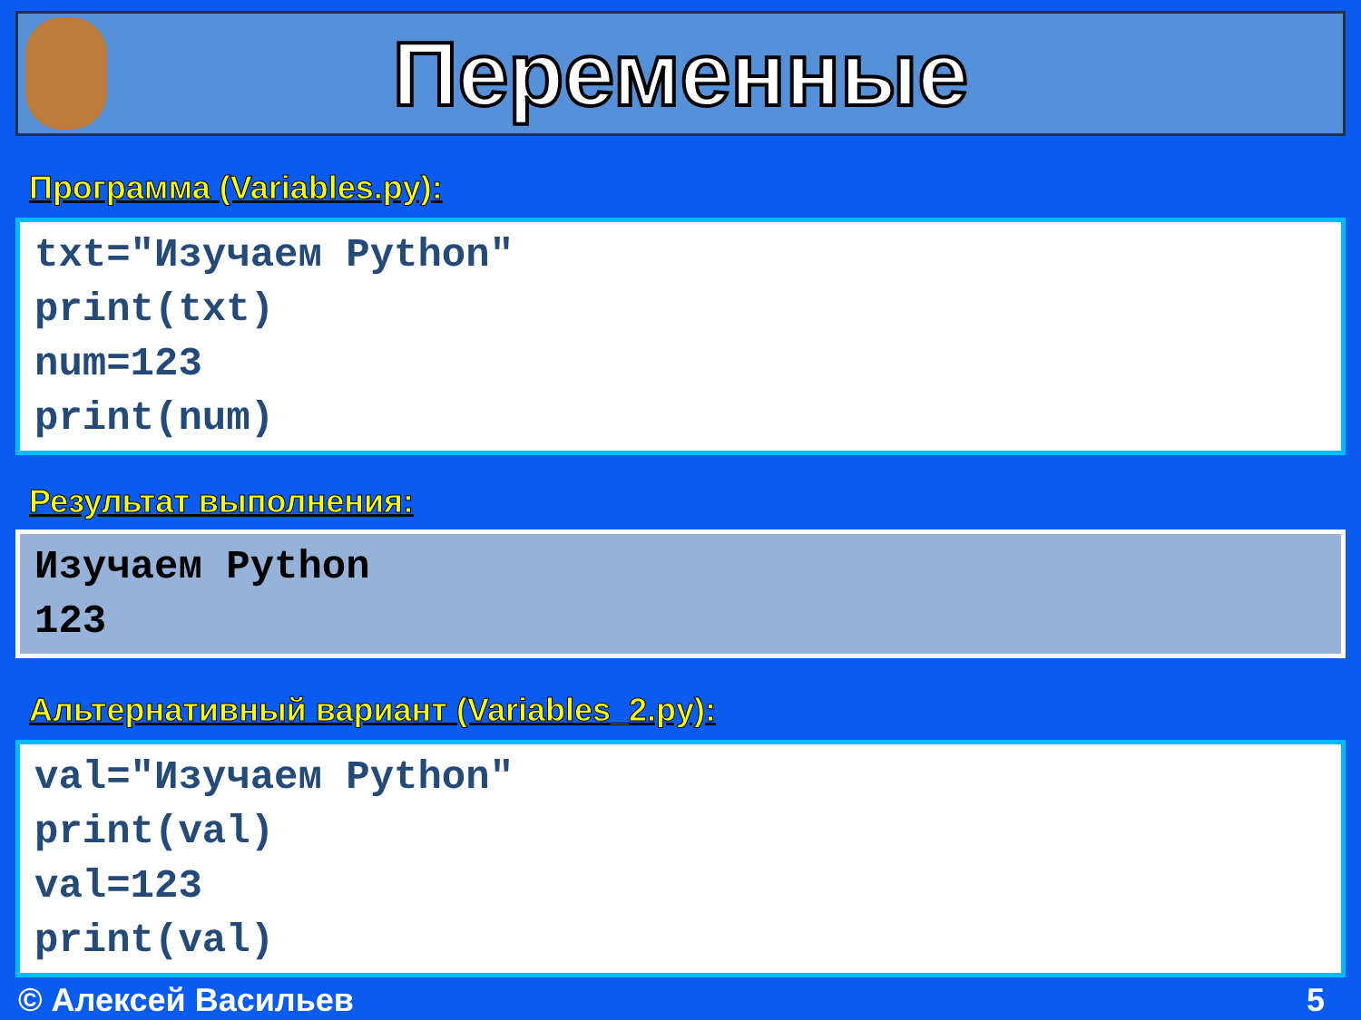Переменные
Программа (Variables.py):
txt="Изучаем Python"
print(txt)
num=123
print(num)
Результат выполнения:
Изучаем Python
123
Альтернативный вариант (Variables_2.py):
val="Изучаем Python"
print(val)
val=123
print(val)
© Алексей Васильев 5